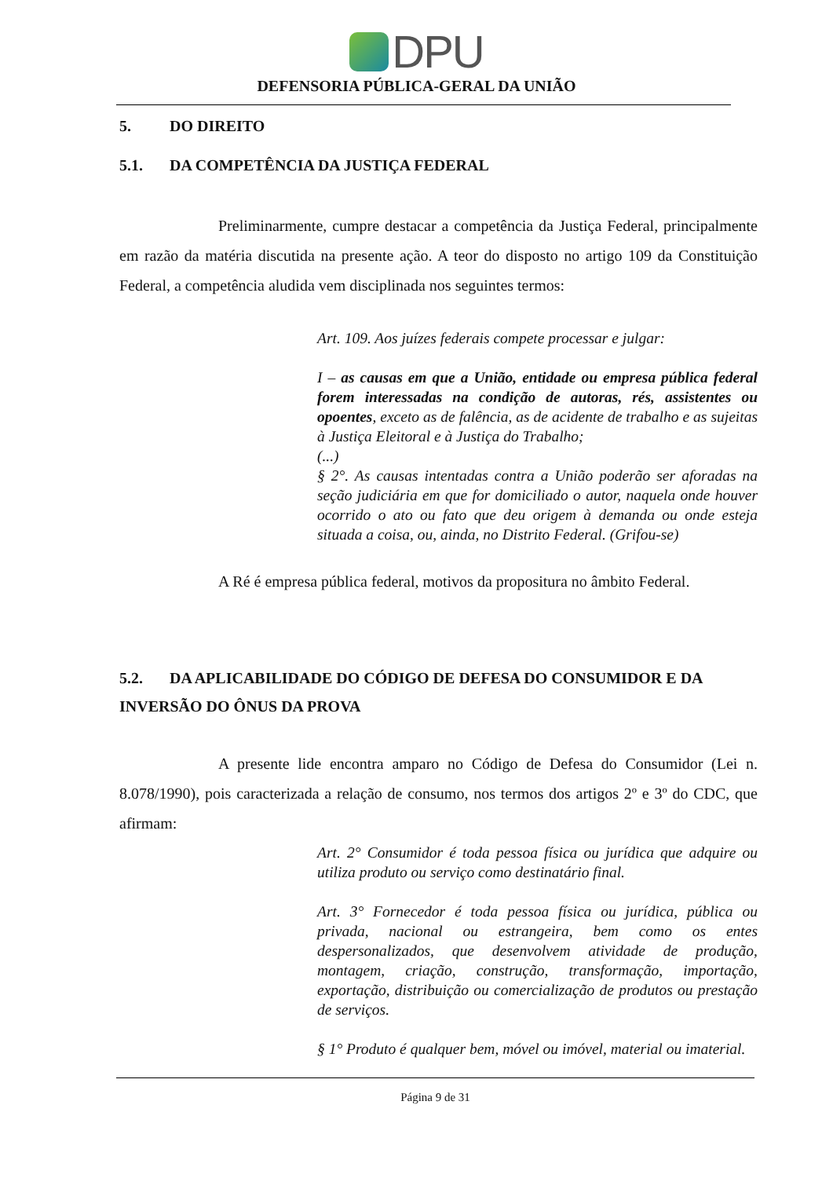DPU
DEFENSORIA PÚBLICA-GERAL DA UNIÃO
5. DO DIREITO
5.1. DA COMPETÊNCIA DA JUSTIÇA FEDERAL
Preliminarmente, cumpre destacar a competência da Justiça Federal, principalmente em razão da matéria discutida na presente ação. A teor do disposto no artigo 109 da Constituição Federal, a competência aludida vem disciplinada nos seguintes termos:
Art. 109. Aos juízes federais compete processar e julgar:
I – as causas em que a União, entidade ou empresa pública federal forem interessadas na condição de autoras, rés, assistentes ou opoentes, exceto as de falência, as de acidente de trabalho e as sujeitas à Justiça Eleitoral e à Justiça do Trabalho;
(...)
§ 2°. As causas intentadas contra a União poderão ser aforadas na seção judiciária em que for domiciliado o autor, naquela onde houver ocorrido o ato ou fato que deu origem à demanda ou onde esteja situada a coisa, ou, ainda, no Distrito Federal. (Grifou-se)
A Ré é empresa pública federal, motivos da propositura no âmbito Federal.
5.2. DA APLICABILIDADE DO CÓDIGO DE DEFESA DO CONSUMIDOR E DA INVERSÃO DO ÔNUS DA PROVA
A presente lide encontra amparo no Código de Defesa do Consumidor (Lei n. 8.078/1990), pois caracterizada a relação de consumo, nos termos dos artigos 2º e 3º do CDC, que afirmam:
Art. 2° Consumidor é toda pessoa física ou jurídica que adquire ou utiliza produto ou serviço como destinatário final.
Art. 3° Fornecedor é toda pessoa física ou jurídica, pública ou privada, nacional ou estrangeira, bem como os entes despersonalizados, que desenvolvem atividade de produção, montagem, criação, construção, transformação, importação, exportação, distribuição ou comercialização de produtos ou prestação de serviços.
§ 1° Produto é qualquer bem, móvel ou imóvel, material ou imaterial.
Página 9 de 31